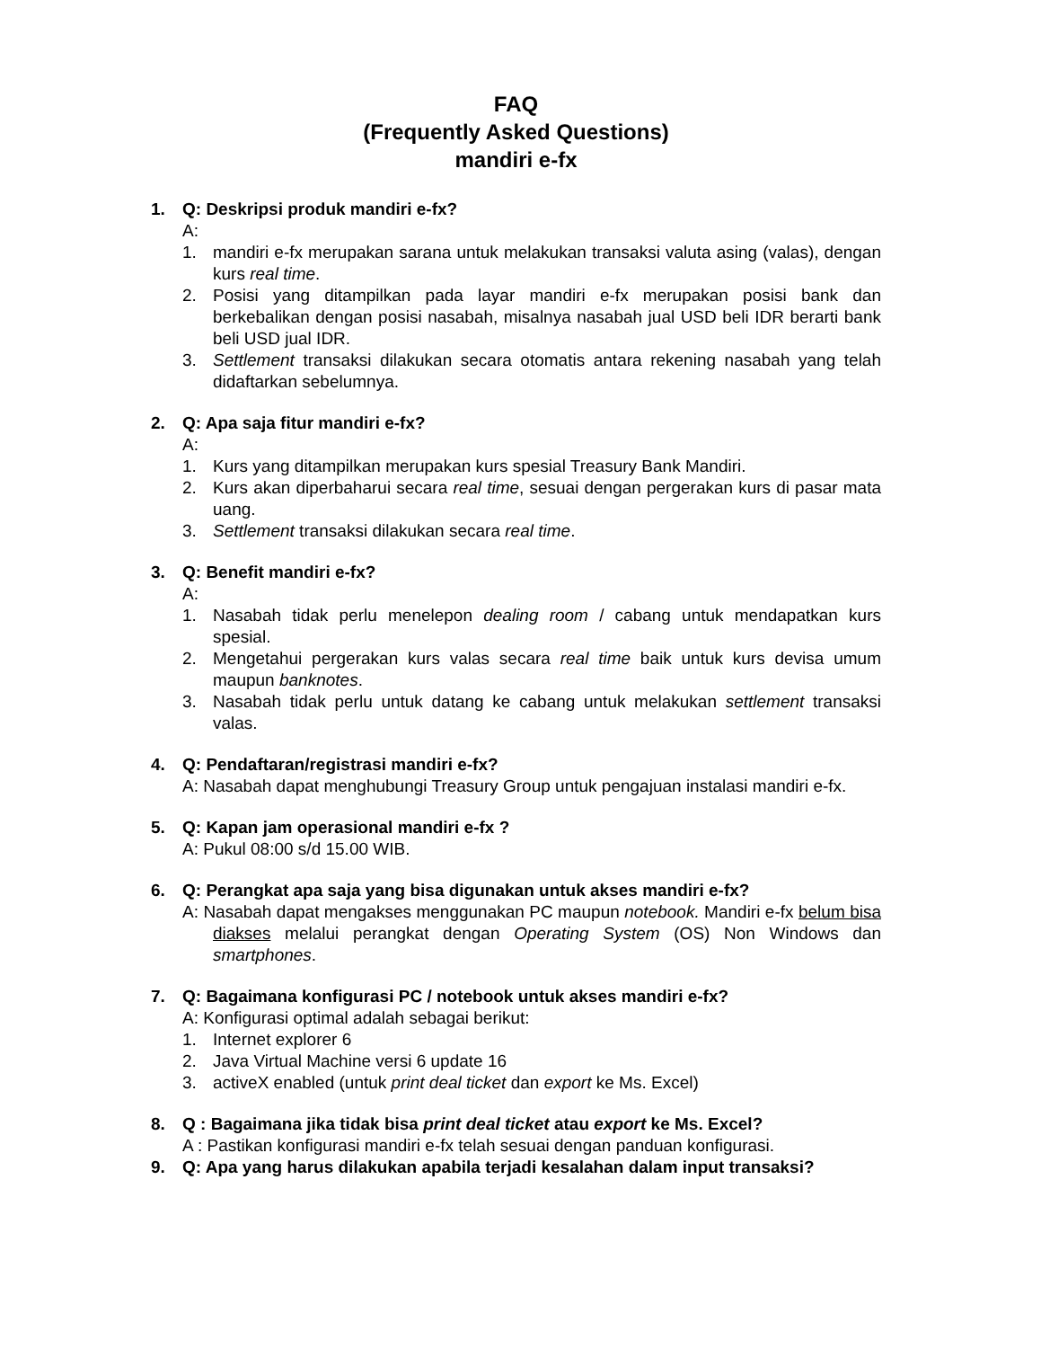FAQ
(Frequently Asked Questions)
mandiri e-fx
1. Q: Deskripsi produk mandiri e-fx?
A:
1. mandiri e-fx merupakan sarana untuk melakukan transaksi valuta asing (valas), dengan kurs real time.
2. Posisi yang ditampilkan pada layar mandiri e-fx merupakan posisi bank dan berkebalikan dengan posisi nasabah, misalnya nasabah jual USD beli IDR berarti bank beli USD jual IDR.
3. Settlement transaksi dilakukan secara otomatis antara rekening nasabah yang telah didaftarkan sebelumnya.
2. Q: Apa saja fitur mandiri e-fx?
A:
1. Kurs yang ditampilkan merupakan kurs spesial Treasury Bank Mandiri.
2. Kurs akan diperbaharui secara real time, sesuai dengan pergerakan kurs di pasar mata uang.
3. Settlement transaksi dilakukan secara real time.
3. Q: Benefit mandiri e-fx?
A:
1. Nasabah tidak perlu menelepon dealing room / cabang untuk mendapatkan kurs spesial.
2. Mengetahui pergerakan kurs valas secara real time baik untuk kurs devisa umum maupun banknotes.
3. Nasabah tidak perlu untuk datang ke cabang untuk melakukan settlement transaksi valas.
4. Q: Pendaftaran/registrasi mandiri e-fx?
A: Nasabah dapat menghubungi Treasury Group untuk pengajuan instalasi mandiri e-fx.
5. Q: Kapan jam operasional mandiri e-fx ?
A: Pukul 08:00 s/d 15.00 WIB.
6. Q: Perangkat apa saja yang bisa digunakan untuk akses mandiri e-fx?
A: Nasabah dapat mengakses menggunakan PC maupun notebook. Mandiri e-fx belum bisa diakses melalui perangkat dengan Operating System (OS) Non Windows dan smartphones.
7. Q: Bagaimana konfigurasi PC / notebook untuk akses mandiri e-fx?
A: Konfigurasi optimal adalah sebagai berikut:
1. Internet explorer 6
2. Java Virtual Machine versi 6 update 16
3. activeX enabled (untuk print deal ticket dan export ke Ms. Excel)
8. Q : Bagaimana jika tidak bisa print deal ticket atau export ke Ms. Excel?
A : Pastikan konfigurasi mandiri e-fx telah sesuai dengan panduan konfigurasi.
9. Q: Apa yang harus dilakukan apabila terjadi kesalahan dalam input transaksi?